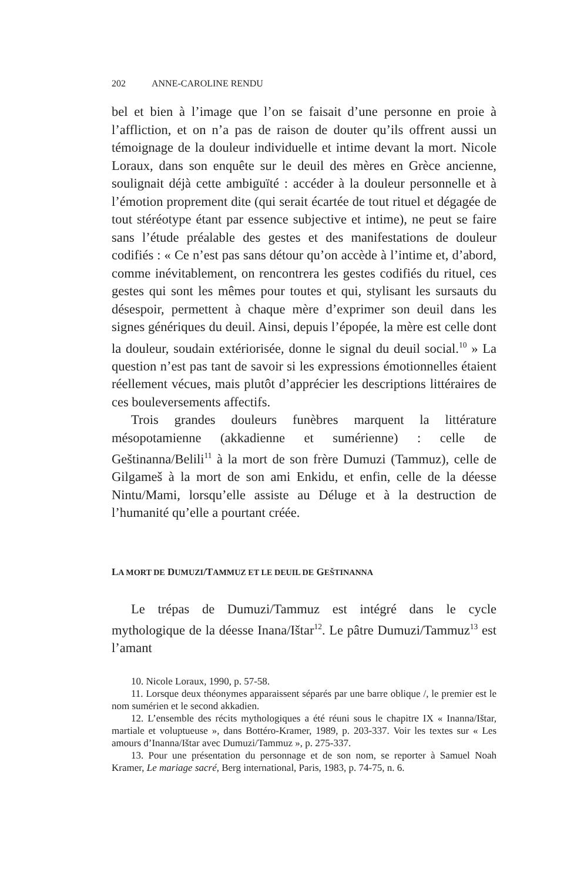202 ANNE-CAROLINE RENDU
bel et bien à l’image que l’on se faisait d’une personne en proie à l’affliction, et on n’a pas de raison de douter qu’ils offrent aussi un témoignage de la douleur individuelle et intime devant la mort. Nicole Loraux, dans son enquête sur le deuil des mères en Grèce ancienne, soulignait déjà cette ambiguïté : accéder à la douleur personnelle et à l’émotion proprement dite (qui serait écartée de tout rituel et dégagée de tout stéréotype étant par essence subjective et intime), ne peut se faire sans l’étude préalable des gestes et des manifestations de douleur codifiés : « Ce n’est pas sans détour qu’on accède à l’intime et, d’abord, comme inévitablement, on rencontrera les gestes codifiés du rituel, ces gestes qui sont les mêmes pour toutes et qui, stylisant les sursauts du désespoir, permettent à chaque mère d’exprimer son deuil dans les signes génériques du deuil. Ainsi, depuis l’épopée, la mère est celle dont la douleur, soudain extériorisée, donne le signal du deuil social.<sup>10</sup> » La question n’est pas tant de savoir si les expressions émotionnelles étaient réellement vécues, mais plutôt d’apprécier les descriptions littéraires de ces bouleversements affectifs.
Trois grandes douleurs funèbres marquent la littérature mésopotamienne (akkadienne et sumérienne) : celle de Geštinanna/Belili<sup>11</sup> à la mort de son frère Dumuzi (Tammuz), celle de Gilgameš à la mort de son ami Enkidu, et enfin, celle de la déesse Nintu/Mami, lorsqu’elle assiste au Déluge et à la destruction de l’humanité qu’elle a pourtant créée.
LA MORT DE DUMUZI/TAMMUZ ET LE DEUIL DE GEŠTINANNA
Le trépas de Dumuzi/Tammuz est intégré dans le cycle mythologique de la déesse Inana/Ištar<sup>12</sup>. Le pâtre Dumuzi/Tammuz<sup>13</sup> est l’amant
10. Nicole Loraux, 1990, p. 57-58.
11. Lorsque deux théonymes apparaissent séparés par une barre oblique /, le premier est le nom sumérien et le second akkadien.
12. L’ensemble des récits mythologiques a été réuni sous le chapitre IX « Inanna/Ištar, martiale et voluptueuse », dans Bottéro-Kramer, 1989, p. 203-337. Voir les textes sur « Les amours d’Inanna/Ištar avec Dumuzi/Tammuz », p. 275-337.
13. Pour une présentation du personnage et de son nom, se reporter à Samuel Noah Kramer, Le mariage sacré, Berg international, Paris, 1983, p. 74-75, n. 6.